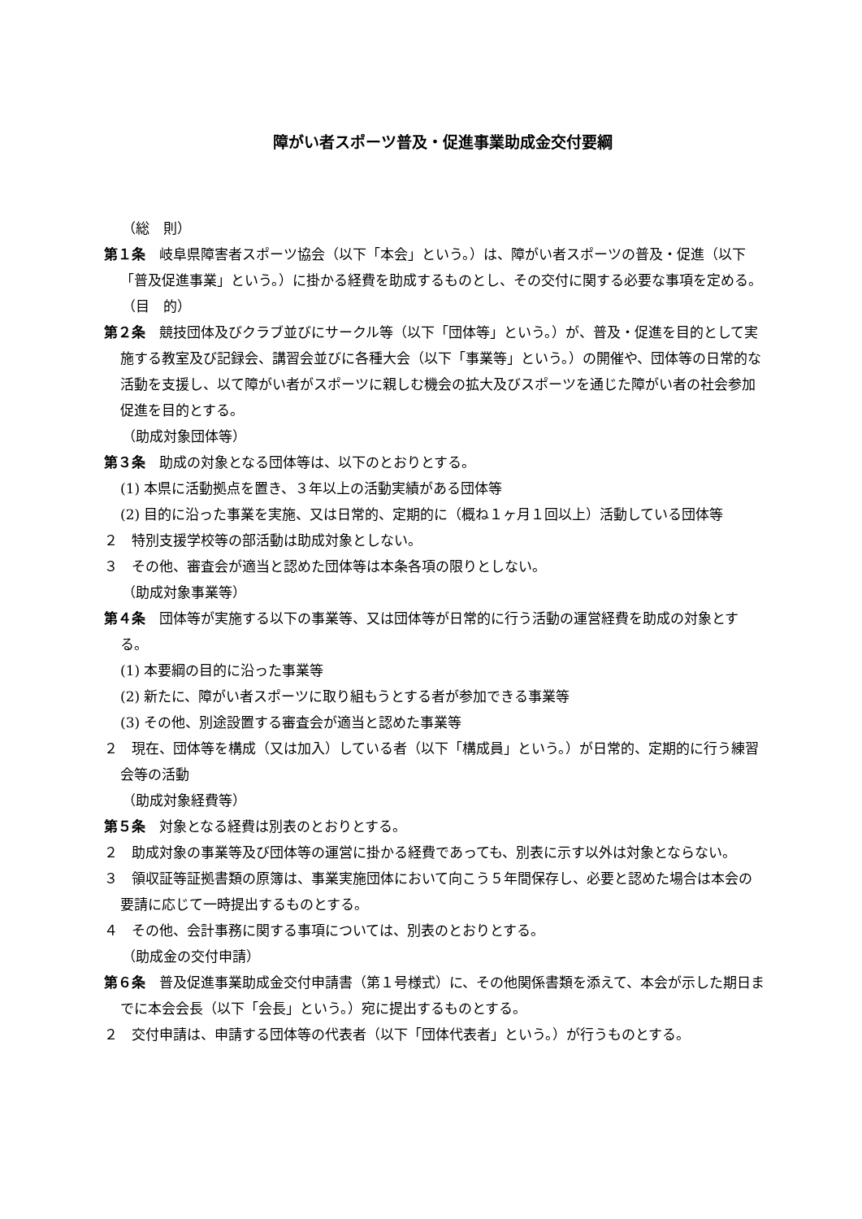障がい者スポーツ普及・促進事業助成金交付要綱
（総　則）
第１条　岐阜県障害者スポーツ協会（以下「本会」という。）は、障がい者スポーツの普及・促進（以下「普及促進事業」という。）に掛かる経費を助成するものとし、その交付に関する必要な事項を定める。
（目　的）
第２条　競技団体及びクラブ並びにサークル等（以下「団体等」という。）が、普及・促進を目的として実施する教室及び記録会、講習会並びに各種大会（以下「事業等」という。）の開催や、団体等の日常的な活動を支援し、以て障がい者がスポーツに親しむ機会の拡大及びスポーツを通じた障がい者の社会参加促進を目的とする。
（助成対象団体等）
第３条　助成の対象となる団体等は、以下のとおりとする。
(1) 本県に活動拠点を置き、３年以上の活動実績がある団体等
(2) 目的に沿った事業を実施、又は日常的、定期的に（概ね１ヶ月１回以上）活動している団体等
２　特別支援学校等の部活動は助成対象としない。
３　その他、審査会が適当と認めた団体等は本条各項の限りとしない。
（助成対象事業等）
第４条　団体等が実施する以下の事業等、又は団体等が日常的に行う活動の運営経費を助成の対象とする。
(1) 本要綱の目的に沿った事業等
(2) 新たに、障がい者スポーツに取り組もうとする者が参加できる事業等
(3) その他、別途設置する審査会が適当と認めた事業等
２　現在、団体等を構成（又は加入）している者（以下「構成員」という。）が日常的、定期的に行う練習会等の活動
（助成対象経費等）
第５条　対象となる経費は別表のとおりとする。
２　助成対象の事業等及び団体等の運営に掛かる経費であっても、別表に示す以外は対象とならない。
３　領収証等証拠書類の原簿は、事業実施団体において向こう５年間保存し、必要と認めた場合は本会の要請に応じて一時提出するものとする。
４　その他、会計事務に関する事項については、別表のとおりとする。
（助成金の交付申請）
第６条　普及促進事業助成金交付申請書（第１号様式）に、その他関係書類を添えて、本会が示した期日までに本会会長（以下「会長」という。）宛に提出するものとする。
２　交付申請は、申請する団体等の代表者（以下「団体代表者」という。）が行うものとする。